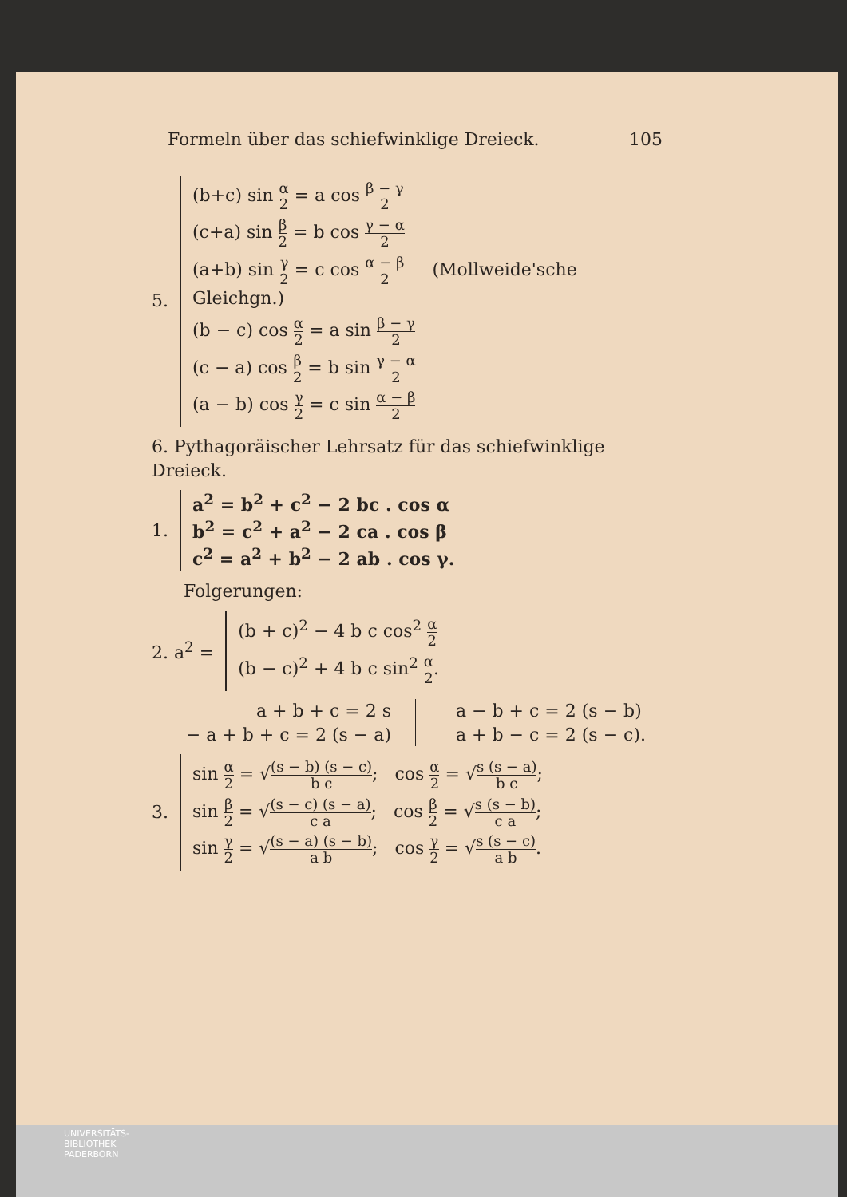Formeln über das schiefwinklige Dreieck. 105
5.
(b+c) sin α 2 = a cos β − γ 2
(c+a) sin β 2 = b cos γ − α 2
(a+b) sin γ 2 = c cos α − β 2 (Mollweide'sche Gleichgn.)
(b − c) cos α 2 = a sin β − γ 2
(c − a) cos β 2 = b sin γ − α 2
(a − b) cos γ 2 = c sin α − β 2
6. Pythagoräischer Lehrsatz für das schiefwinklige Dreieck.
1.
a<sup>2</sup> = b<sup>2</sup> + c<sup>2</sup> − 2 bc . cos α
b<sup>2</sup> = c<sup>2</sup> + a<sup>2</sup> − 2 ca . cos β
c<sup>2</sup> = a<sup>2</sup> + b<sup>2</sup> − 2 ab . cos γ.
Folgerungen:
2. a<sup>2</sup> =
(b + c)<sup>2</sup> − 4 b c cos<sup>2</sup> α 2
(b − c)<sup>2</sup> + 4 b c sin<sup>2</sup> α 2.
a + b + c = 2 s
− a + b + c = 2 (s − a)
a − b + c = 2 (s − b)
a + b − c = 2 (s − c).
3.
sin α 2 = √(s − b) (s − c) b c; cos α 2 = √s (s − a) b c;
sin β 2 = √(s − c) (s − a) c a; cos β 2 = √s (s − b) c a;
sin γ 2 = √(s − a) (s − b) a b; cos γ 2 = √s (s − c) a b.
UNIVERSITÄTS-
BIBLIOTHEK
PADERBORN